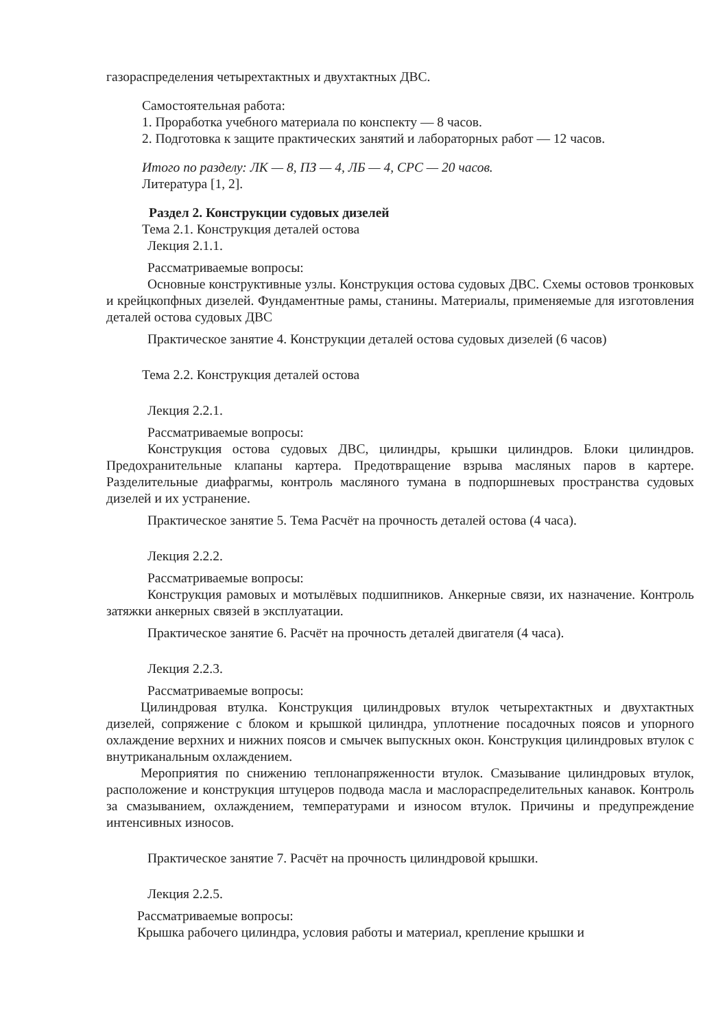газораспределения четырехтактных и двухтактных ДВС.
Самостоятельная работа:
1. Проработка учебного материала по конспекту — 8 часов.
2. Подготовка к защите практических занятий и лабораторных работ — 12 часов.
Итого по разделу: ЛК — 8, ПЗ — 4, ЛБ — 4, СРС — 20 часов.
Литература [1, 2].
Раздел 2. Конструкции судовых дизелей
Тема 2.1. Конструкция деталей остова
Лекция 2.1.1.
Рассматриваемые вопросы:
Основные конструктивные узлы. Конструкция остова судовых ДВС. Схемы остовов тронковых и крейцкопфных дизелей. Фундаментные рамы, станины. Материалы, применяемые для изготовления деталей остова судовых ДВС
Практическое занятие 4. Конструкции деталей остова судовых дизелей (6 часов)
Тема 2.2. Конструкция деталей остова
Лекция 2.2.1.
Рассматриваемые вопросы:
Конструкция остова судовых ДВС, цилиндры, крышки цилиндров. Блоки цилиндров. Предохранительные клапаны картера. Предотвращение взрыва масляных паров в картере. Разделительные диафрагмы, контроль масляного тумана в подпоршневых пространства судовых дизелей и их устранение.
Практическое занятие 5. Тема Расчёт на прочность деталей остова (4 часа).
Лекция 2.2.2.
Рассматриваемые вопросы:
Конструкция рамовых и мотылёвых подшипников. Анкерные связи, их назначение. Контроль затяжки анкерных связей в эксплуатации.
Практическое занятие 6. Расчёт на прочность деталей двигателя (4 часа).
Лекция 2.2.3.
Рассматриваемые вопросы:
Цилиндровая втулка. Конструкция цилиндровых втулок четырехтактных и двухтактных дизелей, сопряжение с блоком и крышкой цилиндра, уплотнение посадочных поясов и упорного охлаждение верхних и нижних поясов и смычек выпускных окон. Конструкция цилиндровых втулок с внутриканальным охлаждением.
Мероприятия по снижению теплонапряженности втулок. Смазывание цилиндровых втулок, расположение и конструкция штуцеров подвода масла и маслораспределительных канавок. Контроль за смазыванием, охлаждением, температурами и износом втулок. Причины и предупреждение интенсивных износов.
Практическое занятие 7. Расчёт на прочность цилиндровой крышки.
Лекция 2.2.5.
Рассматриваемые вопросы:
Крышка рабочего цилиндра, условия работы и материал, крепление крышки и